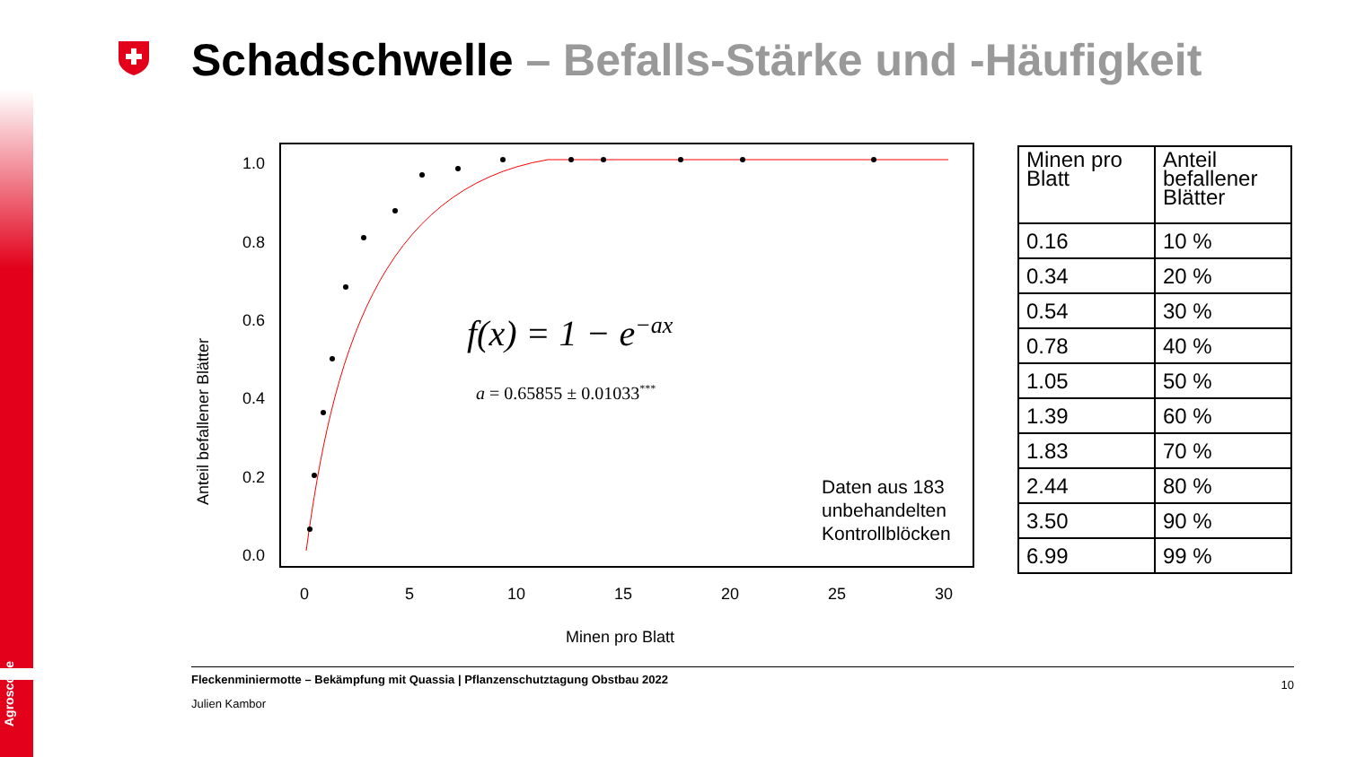Agroscope
Schadschwelle – Befalls-Stärke und -Häufigkeit
f(x) = 1 − e−ax
a = 0.65855 ± 0.01033***
Daten aus 183
unbehandelten
Kontrollblöcken
0
5
10
15
20
25
30
Minen pro Blatt
0.0
0.2
0.4
0.6
0.8
1.0
Anteil befallener Blätter
| Minen pro Blatt | Anteil befallener Blätter |
| --- | --- |
| 0.16 | 10 % |
| 0.34 | 20 % |
| 0.54 | 30 % |
| 0.78 | 40 % |
| 1.05 | 50 % |
| 1.39 | 60 % |
| 1.83 | 70 % |
| 2.44 | 80 % |
| 3.50 | 90 % |
| 6.99 | 99 % |
Fleckenminiermotte – Bekämpfung mit Quassia | Pflanzenschutztagung Obstbau 2022
10
Julien Kambor